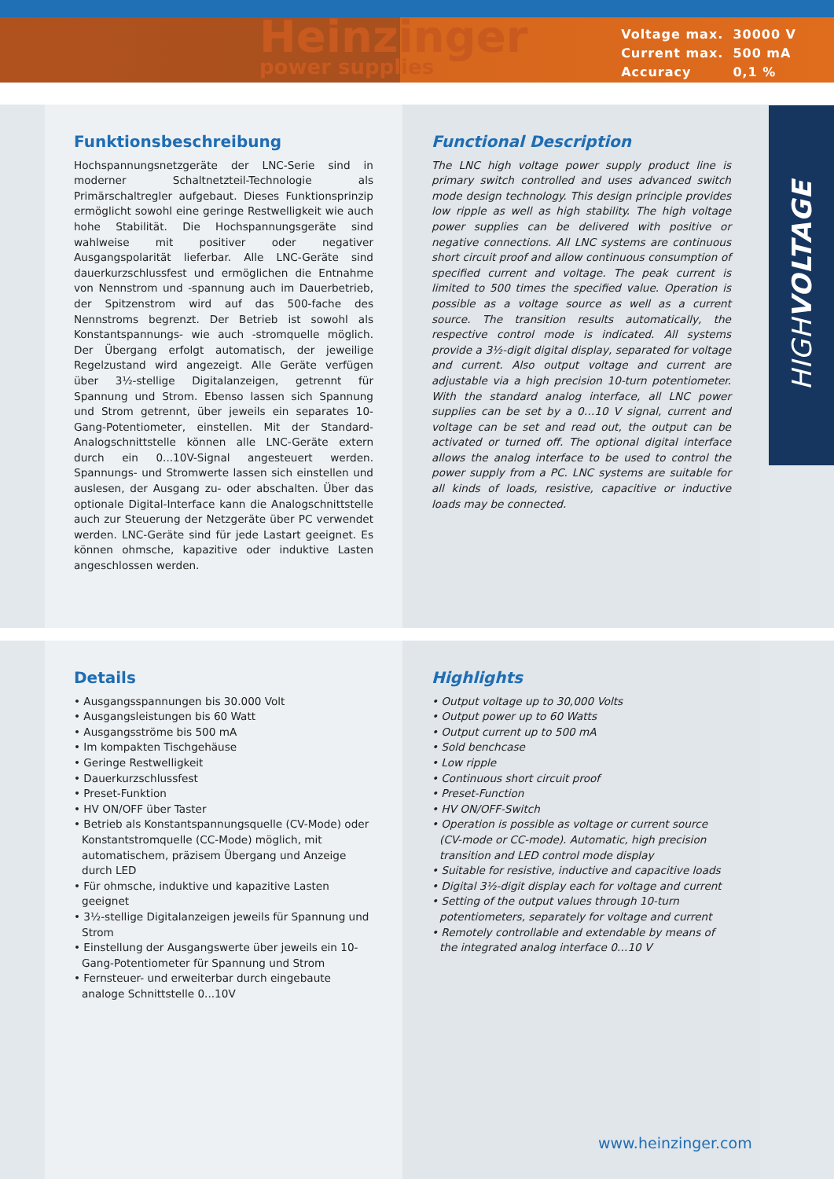Heinzinger
power supplies
| Voltage max. | 30000 V |
| Current max. | 500 mA |
| Accuracy | 0,1 % |
HIGHVOLTAGE
Funktionsbeschreibung
Hochspannungsnetzgeräte der LNC-Serie sind in moderner Schaltnetzteil-Technologie als Primärschaltregler aufgebaut. Dieses Funktionsprinzip ermöglicht sowohl eine geringe Restwelligkeit wie auch hohe Stabilität. Die Hochspannungsgeräte sind wahlweise mit positiver oder negativer Ausgangspolarität lieferbar. Alle LNC-Geräte sind dauerkurzschlussfest und ermöglichen die Entnahme von Nennstrom und -spannung auch im Dauerbetrieb, der Spitzenstrom wird auf das 500-fache des Nennstroms begrenzt. Der Betrieb ist sowohl als Konstantspannungs- wie auch -stromquelle möglich. Der Übergang erfolgt automatisch, der jeweilige Regelzustand wird angezeigt. Alle Geräte verfügen über 3½-stellige Digitalanzeigen, getrennt für Spannung und Strom. Ebenso lassen sich Spannung und Strom getrennt, über jeweils ein separates 10-Gang-Potentiometer, einstellen. Mit der Standard-Analogschnittstelle können alle LNC-Geräte extern durch ein 0...10V-Signal angesteuert werden. Spannungs- und Stromwerte lassen sich einstellen und auslesen, der Ausgang zu- oder abschalten. Über das optionale Digital-Interface kann die Analogschnittstelle auch zur Steuerung der Netzgeräte über PC verwendet werden. LNC-Geräte sind für jede Lastart geeignet. Es können ohmsche, kapazitive oder induktive Lasten angeschlossen werden.
Functional Description
The LNC high voltage power supply product line is primary switch controlled and uses advanced switch mode design technology. This design principle provides low ripple as well as high stability. The high voltage power supplies can be delivered with positive or negative connections. All LNC systems are continuous short circuit proof and allow continuous consumption of specified current and voltage. The peak current is limited to 500 times the specified value. Operation is possible as a voltage source as well as a current source. The transition results automatically, the respective control mode is indicated. All systems provide a 3½-digit digital display, separated for voltage and current. Also output voltage and current are adjustable via a high precision 10-turn potentiometer. With the standard analog interface, all LNC power supplies can be set by a 0…10 V signal, current and voltage can be set and read out, the output can be activated or turned off. The optional digital interface allows the analog interface to be used to control the power supply from a PC. LNC systems are suitable for all kinds of loads, resistive, capacitive or inductive loads may be connected.
Details
• Ausgangsspannungen bis 30.000 Volt
• Ausgangsleistungen bis 60 Watt
• Ausgangsströme bis 500 mA
• Im kompakten Tischgehäuse
• Geringe Restwelligkeit
• Dauerkurzschlussfest
• Preset-Funktion
• HV ON/OFF über Taster
• Betrieb als Konstantspannungsquelle (CV-Mode) oder Konstantstromquelle (CC-Mode) möglich, mit automatischem, präzisem Übergang und Anzeige durch LED
• Für ohmsche, induktive und kapazitive Lasten geeignet
• 3½-stellige Digitalanzeigen jeweils für Spannung und Strom
• Einstellung der Ausgangswerte über jeweils ein 10-Gang-Potentiometer für Spannung und Strom
• Fernsteuer- und erweiterbar durch eingebaute analoge Schnittstelle 0...10V
Highlights
• Output voltage up to 30,000 Volts
• Output power up to 60 Watts
• Output current up to 500 mA
• Sold benchcase
• Low ripple
• Continuous short circuit proof
• Preset-Function
• HV ON/OFF-Switch
• Operation is possible as voltage or current source (CV-mode or CC-mode). Automatic, high precision transition and LED control mode display
• Suitable for resistive, inductive and capacitive loads
• Digital 3½-digit display each for voltage and current
• Setting of the output values through 10-turn potentiometers, separately for voltage and current
• Remotely controllable and extendable by means of the integrated analog interface 0…10 V
www.heinzinger.com